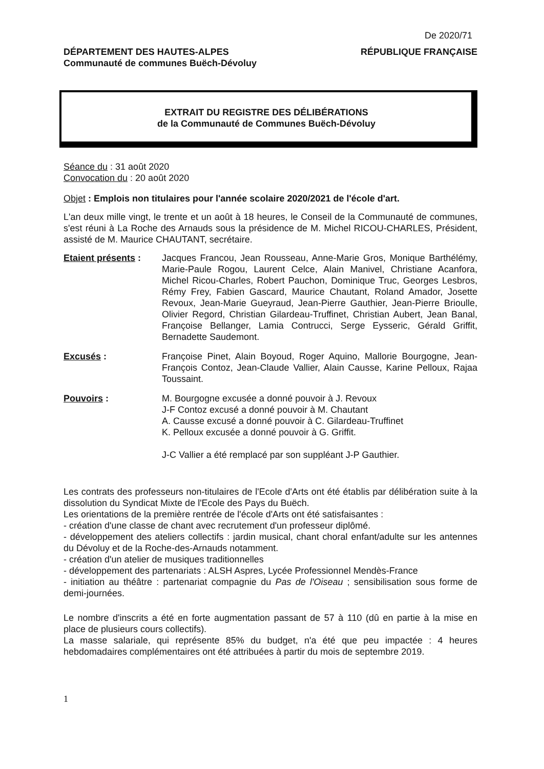De 2020/71
DÉPARTEMENT DES HAUTES-ALPES
Communauté de communes Buëch-Dévoluy
RÉPUBLIQUE FRANÇAISE
EXTRAIT DU REGISTRE DES DÉLIBÉRATIONS
de la Communauté de Communes Buëch-Dévoluy
Séance du : 31 août 2020
Convocation du : 20 août 2020
Objet : Emplois non titulaires pour l'année scolaire 2020/2021 de l'école d'art.
L'an deux mille vingt, le trente et un août à 18 heures, le Conseil de la Communauté de communes, s'est réuni à La Roche des Arnauds sous la présidence de M. Michel RICOU-CHARLES, Président, assisté de M. Maurice CHAUTANT, secrétaire.
Etaient présents :
Jacques Francou, Jean Rousseau, Anne-Marie Gros, Monique Barthélémy, Marie-Paule Rogou, Laurent Celce, Alain Manivel, Christiane Acanfora, Michel Ricou-Charles, Robert Pauchon, Dominique Truc, Georges Lesbros, Rémy Frey, Fabien Gascard, Maurice Chautant, Roland Amador, Josette Revoux, Jean-Marie Gueyraud, Jean-Pierre Gauthier, Jean-Pierre Brioulle, Olivier Regord, Christian Gilardeau-Truffinet, Christian Aubert, Jean Banal, Françoise Bellanger, Lamia Contrucci, Serge Eysseric, Gérald Griffit, Bernadette Saudemont.
Excusés : Françoise Pinet, Alain Boyoud, Roger Aquino, Mallorie Bourgogne, Jean-François Contoz, Jean-Claude Vallier, Alain Causse, Karine Pelloux, Rajaa Toussaint.
Pouvoirs : M. Bourgogne excusée a donné pouvoir à J. Revoux
J-F Contoz excusé a donné pouvoir à M. Chautant
A. Causse excusé a donné pouvoir à C. Gilardeau-Truffinet
K. Pelloux excusée a donné pouvoir à G. Griffit.
J-C Vallier a été remplacé par son suppléant J-P Gauthier.
Les contrats des professeurs non-titulaires de l'Ecole d'Arts ont été établis par délibération suite à la dissolution du Syndicat Mixte de l'Ecole des Pays du Buëch.
Les orientations de la première rentrée de l'école d'Arts ont été satisfaisantes :
- création d'une classe de chant avec recrutement d'un professeur diplômé.
- développement des ateliers collectifs : jardin musical, chant choral enfant/adulte sur les antennes du Dévoluy et de la Roche-des-Arnauds notamment.
- création d'un atelier de musiques traditionnelles
- développement des partenariats : ALSH Aspres, Lycée Professionnel Mendès-France
- initiation au théâtre : partenariat compagnie du Pas de l'Oiseau ; sensibilisation sous forme de demi-journées.
Le nombre d'inscrits a été en forte augmentation passant de 57 à 110 (dû en partie à la mise en place de plusieurs cours collectifs).
La masse salariale, qui représente 85% du budget, n'a été que peu impactée : 4 heures hebdomadaires complémentaires ont été attribuées à partir du mois de septembre 2019.
1